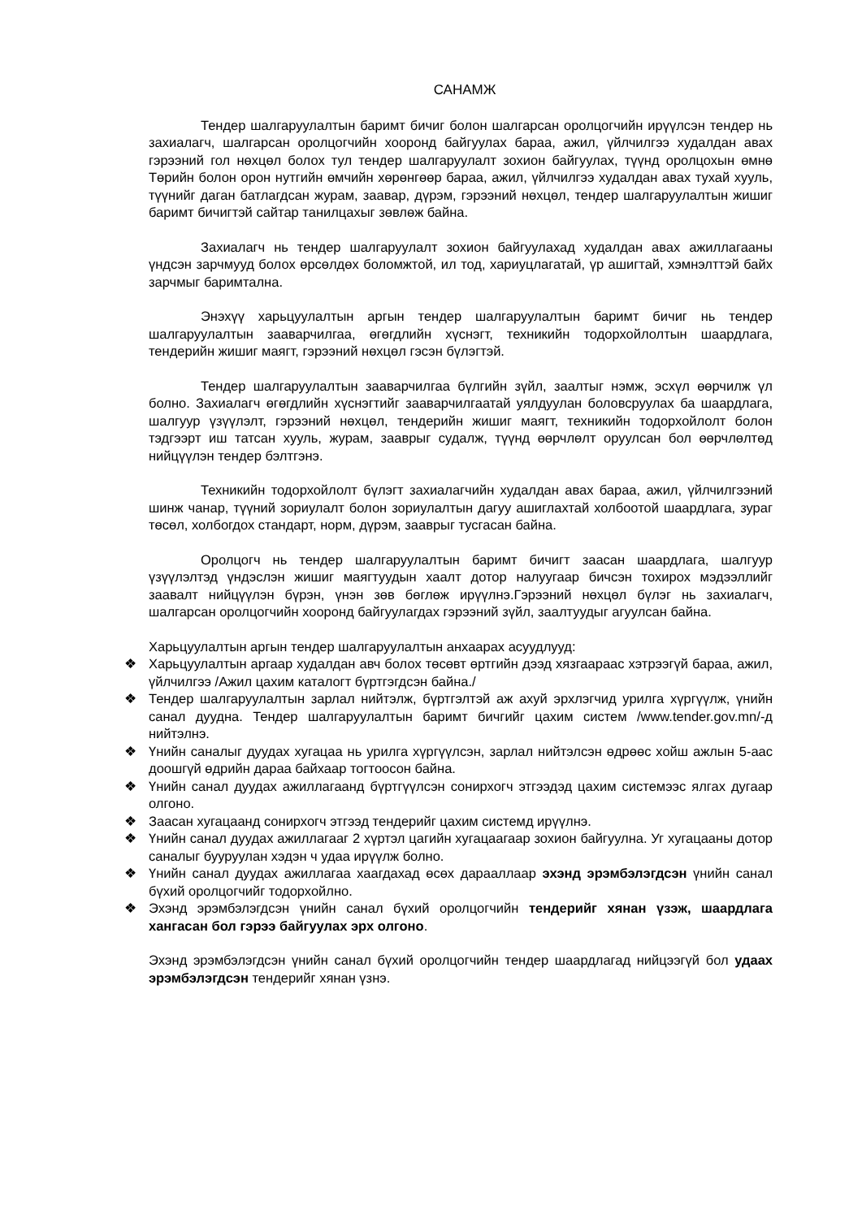САНАМЖ
Тендер шалгаруулалтын баримт бичиг болон шалгарсан оролцогчийн ирүүлсэн тендер нь захиалагч, шалгарсан оролцогчийн хооронд байгуулах бараа, ажил, үйлчилгээ худалдан авах гэрээний гол нөхцөл болох тул тендер шалгаруулалт зохион байгуулах, түүнд оролцохын өмнө Төрийн болон орон нутгийн өмчийн хөрөнгөөр бараа, ажил, үйлчилгээ худалдан авах тухай хууль, түүнийг даган батлагдсан журам, заавар, дүрэм, гэрээний нөхцөл, тендер шалгаруулалтын жишиг баримт бичигтэй сайтар танилцахыг зөвлөж байна.
Захиалагч нь тендер шалгаруулалт зохион байгуулахад худалдан авах ажиллагааны үндсэн зарчмууд болох өрсөлдөх боломжтой, ил тод, хариуцлагатай, үр ашигтай, хэмнэлттэй байх зарчмыг баримтална.
Энэхүү харьцуулалтын аргын тендер шалгаруулалтын баримт бичиг нь тендер шалгаруулалтын зааварчилгаа, өгөгдлийн хүснэгт, техникийн тодорхойлолтын шаардлага, тендерийн жишиг маягт, гэрээний нөхцөл гэсэн бүлэгтэй.
Тендер шалгаруулалтын зааварчилгаа бүлгийн зүйл, заалтыг нэмж, эсхүл өөрчилж үл болно. Захиалагч өгөгдлийн хүснэгтийг зааварчилгаатай уялдуулан боловсруулах ба шаардлага, шалгуур үзүүлэлт, гэрээний нөхцөл, тендерийн жишиг маягт, техникийн тодорхойлолт болон тэдгээрт иш татсан хууль, журам, зааврыг судалж, түүнд өөрчлөлт оруулсан бол өөрчлөлтөд нийцүүлэн тендер бэлтгэнэ.
Техникийн тодорхойлолт бүлэгт захиалагчийн худалдан авах бараа, ажил, үйлчилгээний шинж чанар, түүний зориулалт болон зориулалтын дагуу ашиглахтай холбоотой шаардлага, зураг төсөл, холбогдох стандарт, норм, дүрэм, зааврыг тусгасан байна.
Оролцогч нь тендер шалгаруулалтын баримт бичигт заасан шаардлага, шалгуур үзүүлэлтэд үндэслэн жишиг маягтуудын хаалт дотор налуугаар бичсэн тохирох мэдээллийг заавалт нийцүүлэн бүрэн, үнэн зөв бөглөж ирүүлнэ.Гэрээний нөхцөл бүлэг нь захиалагч, шалгарсан оролцогчийн хооронд байгуулагдах гэрээний зүйл, заалтуудыг агуулсан байна.
Харьцуулалтын аргын тендер шалгаруулалтын анхаарах асуудлууд:
❖ Харьцуулалтын аргаар худалдан авч болох төсөвт өртгийн дээд хязгаараас хэтрээгүй бараа, ажил, үйлчилгээ /Ажил цахим каталогт бүртгэгдсэн байна./
❖ Тендер шалгаруулалтын зарлал нийтэлж, бүртгэлтэй аж ахуй эрхлэгчид урилга хүргүүлж, үнийн санал дуудна. Тендер шалгаруулалтын баримт бичгийг цахим систем /www.tender.gov.mn/-д нийтэлнэ.
❖ Үнийн саналыг дуудах хугацаа нь урилга хүргүүлсэн, зарлал нийтэлсэн өдрөөс хойш ажлын 5-аас доошгүй өдрийн дараа байхаар тогтоосон байна.
❖ Үнийн санал дуудах ажиллагаанд бүртгүүлсэн сонирхогч этгээдэд цахим системээс ялгах дугаар олгоно.
❖ Заасан хугацаанд сонирхогч этгээд тендерийг цахим системд ирүүлнэ.
❖ Үнийн санал дуудах ажиллагааг 2 хүртэл цагийн хугацаагаар зохион байгуулна. Уг хугацааны дотор саналыг бууруулан хэдэн ч удаа ирүүлж болно.
❖ Үнийн санал дуудах ажиллагаа хаагдахад өсөх дарааллаар эхэнд эрэмбэлэгдсэн үнийн санал бүхий оролцогчийг тодорхойлно.
❖ Эхэнд эрэмбэлэгдсэн үнийн санал бүхий оролцогчийн тендерийг хянан үзэж, шаардлага хангасан бол гэрээ байгуулах эрх олгоно.
Эхэнд эрэмбэлэгдсэн үнийн санал бүхий оролцогчийн тендер шаардлагад нийцээгүй бол удаах эрэмбэлэгдсэн тендерийг хянан үзнэ.